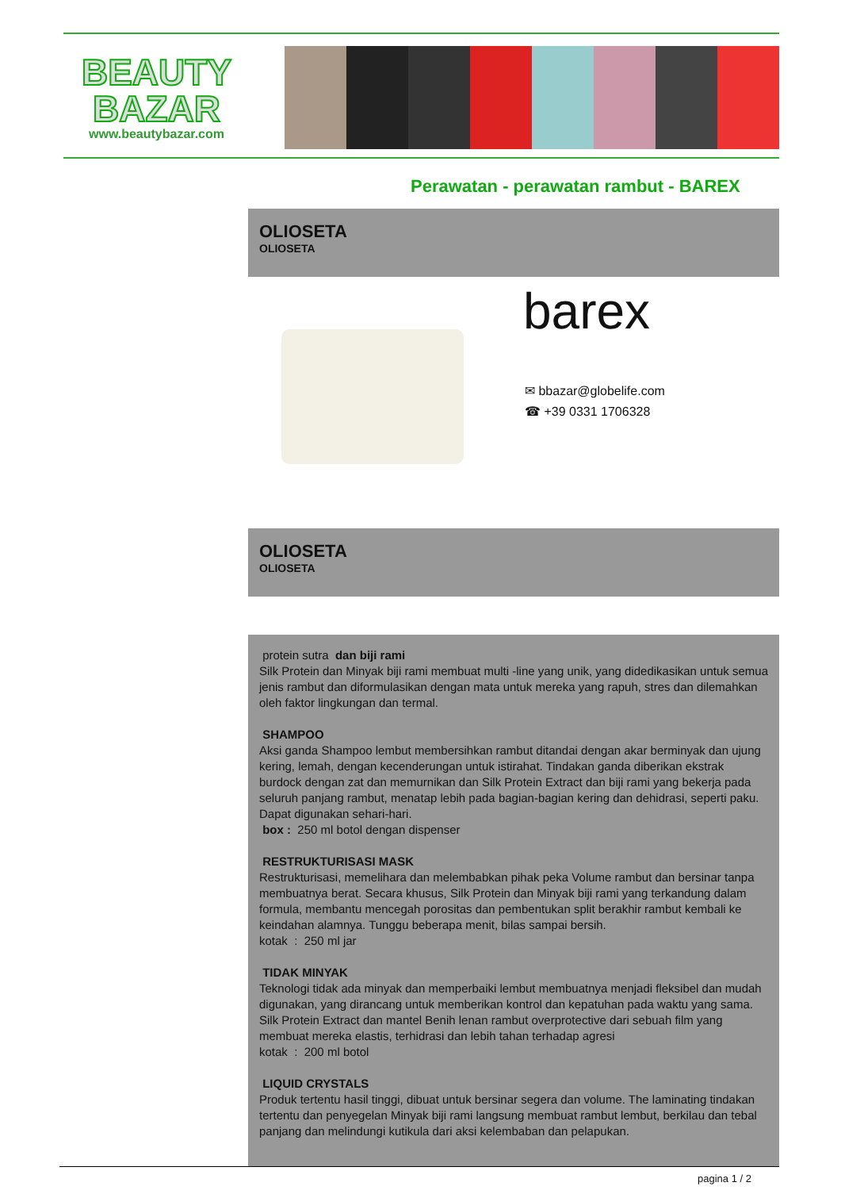BEAUTY
BAZAR
www.beautybazar.com
Perawatan - perawatan rambut - BAREX
OLIOSETA
OLIOSETA
barex
✉ bbazar@globelife.com
☎ +39 0331 1706328
OLIOSETA
OLIOSETA
protein sutra dan biji rami
Silk Protein dan Minyak biji rami membuat multi -line yang unik, yang didedikasikan untuk semua jenis rambut dan diformulasikan dengan mata untuk mereka yang rapuh, stres dan dilemahkan oleh faktor lingkungan dan termal.
SHAMPOO
Aksi ganda Shampoo lembut membersihkan rambut ditandai dengan akar berminyak dan ujung kering, lemah, dengan kecenderungan untuk istirahat. Tindakan ganda diberikan ekstrak burdock dengan zat dan memurnikan dan Silk Protein Extract dan biji rami yang bekerja pada seluruh panjang rambut, menatap lebih pada bagian-bagian kering dan dehidrasi, seperti paku. Dapat digunakan sehari-hari.
box : 250 ml botol dengan dispenser
RESTRUKTURISASI MASK
Restrukturisasi, memelihara dan melembabkan pihak peka Volume rambut dan bersinar tanpa membuatnya berat. Secara khusus, Silk Protein dan Minyak biji rami yang terkandung dalam formula, membantu mencegah porositas dan pembentukan split berakhir rambut kembali ke keindahan alamnya. Tunggu beberapa menit, bilas sampai bersih.
kotak : 250 ml jar
TIDAK MINYAK
Teknologi tidak ada minyak dan memperbaiki lembut membuatnya menjadi fleksibel dan mudah digunakan, yang dirancang untuk memberikan kontrol dan kepatuhan pada waktu yang sama. Silk Protein Extract dan mantel Benih lenan rambut overprotective dari sebuah film yang membuat mereka elastis, terhidrasi dan lebih tahan terhadap agresi
kotak : 200 ml botol
LIQUID CRYSTALS
Produk tertentu hasil tinggi, dibuat untuk bersinar segera dan volume. The laminating tindakan tertentu dan penyegelan Minyak biji rami langsung membuat rambut lembut, berkilau dan tebal panjang dan melindungi kutikula dari aksi kelembaban dan pelapukan.
pagina 1 / 2